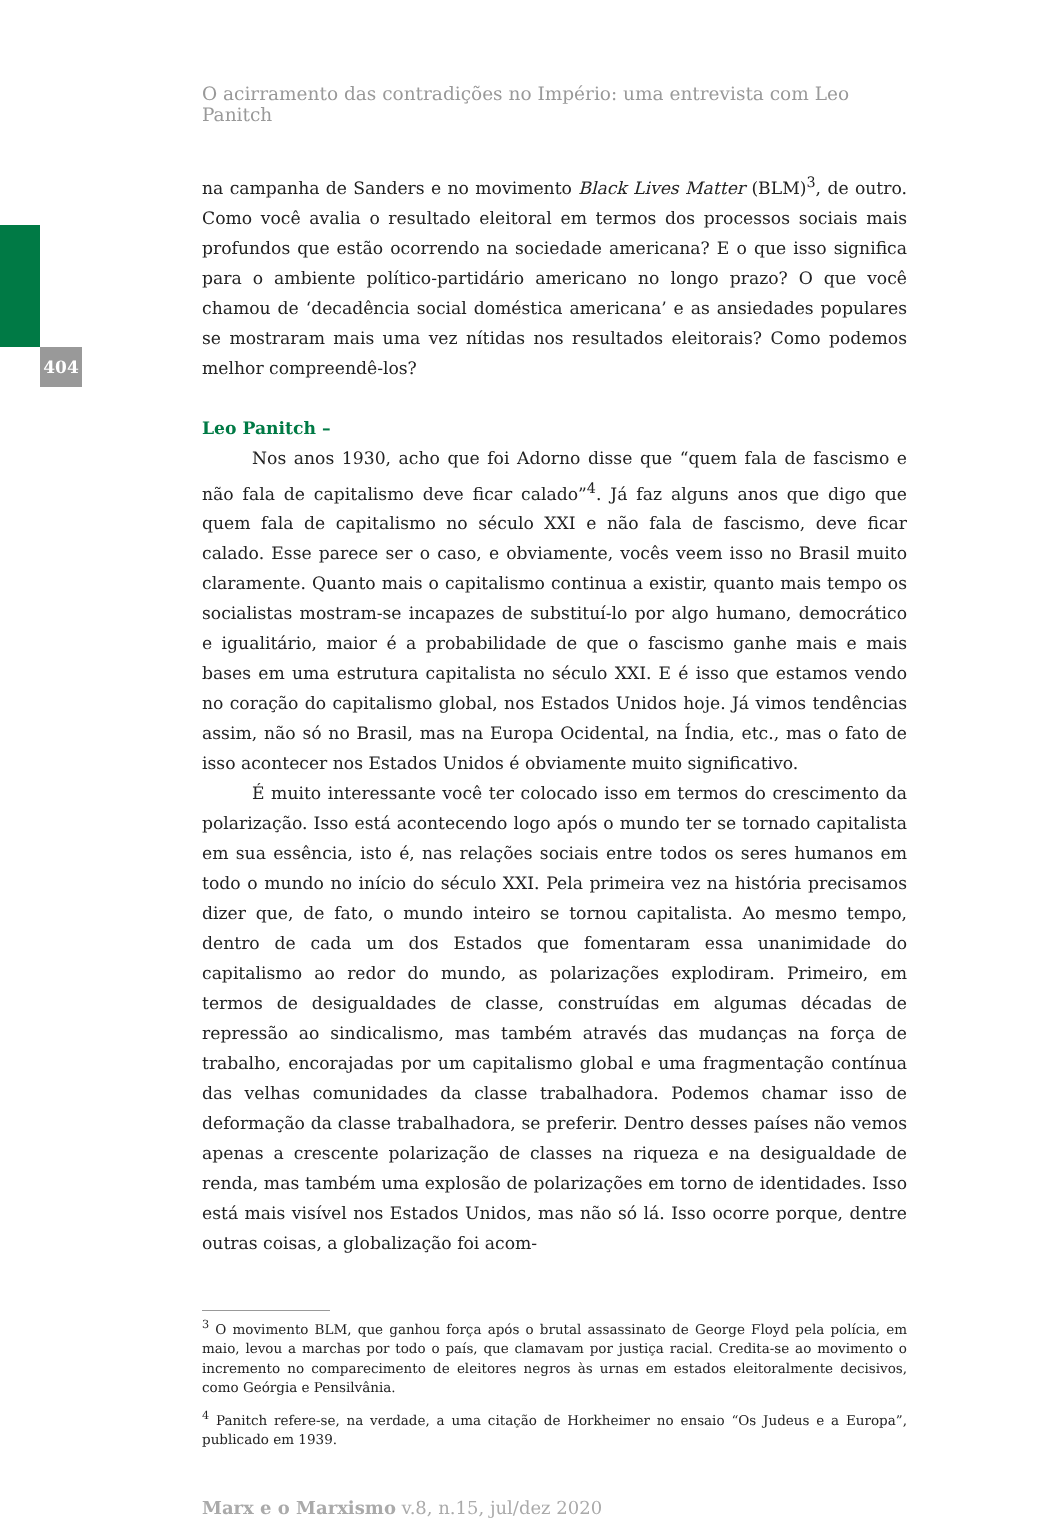404
O acirramento das contradições no Império: uma entrevista com Leo Panitch
na campanha de Sanders e no movimento Black Lives Matter (BLM)<sup>3</sup>, de outro. Como você avalia o resultado eleitoral em termos dos processos sociais mais profundos que estão ocorrendo na sociedade americana? E o que isso significa para o ambiente político-partidário americano no longo prazo? O que você chamou de ‘decadência social doméstica americana’ e as ansiedades populares se mostraram mais uma vez nítidas nos resultados eleitorais? Como podemos melhor compreendê-los?
Leo Panitch –
Nos anos 1930, acho que foi Adorno disse que “quem fala de fascismo e não fala de capitalismo deve ficar calado”<sup>4</sup>. Já faz alguns anos que digo que quem fala de capitalismo no século XXI e não fala de fascismo, deve ficar calado. Esse parece ser o caso, e obviamente, vocês veem isso no Brasil muito claramente. Quanto mais o capitalismo continua a existir, quanto mais tempo os socialistas mostram-se incapazes de substituí-lo por algo humano, democrático e igualitário, maior é a probabilidade de que o fascismo ganhe mais e mais bases em uma estrutura capitalista no século XXI. E é isso que estamos vendo no coração do capitalismo global, nos Estados Unidos hoje. Já vimos tendências assim, não só no Brasil, mas na Europa Ocidental, na Índia, etc., mas o fato de isso acontecer nos Estados Unidos é obviamente muito significativo.
É muito interessante você ter colocado isso em termos do crescimento da polarização. Isso está acontecendo logo após o mundo ter se tornado capitalista em sua essência, isto é, nas relações sociais entre todos os seres humanos em todo o mundo no início do século XXI. Pela primeira vez na história precisamos dizer que, de fato, o mundo inteiro se tornou capitalista. Ao mesmo tempo, dentro de cada um dos Estados que fomentaram essa unanimidade do capitalismo ao redor do mundo, as polarizações explodiram. Primeiro, em termos de desigualdades de classe, construídas em algumas décadas de repressão ao sindicalismo, mas também através das mudanças na força de trabalho, encorajadas por um capitalismo global e uma fragmentação contínua das velhas comunidades da classe trabalhadora. Podemos chamar isso de deformação da classe trabalhadora, se preferir. Dentro desses países não vemos apenas a crescente polarização de classes na riqueza e na desigualdade de renda, mas também uma explosão de polarizações em torno de identidades. Isso está mais visível nos Estados Unidos, mas não só lá. Isso ocorre porque, dentre outras coisas, a globalização foi acom-
<sup>3</sup> O movimento BLM, que ganhou força após o brutal assassinato de George Floyd pela polícia, em maio, levou a marchas por todo o país, que clamavam por justiça racial. Credita-se ao movimento o incremento no comparecimento de eleitores negros às urnas em estados eleitoralmente decisivos, como Geórgia e Pensilvânia.
<sup>4</sup> Panitch refere-se, na verdade, a uma citação de Horkheimer no ensaio “Os Judeus e a Europa”, publicado em 1939.
Marx e o Marxismo v.8, n.15, jul/dez 2020